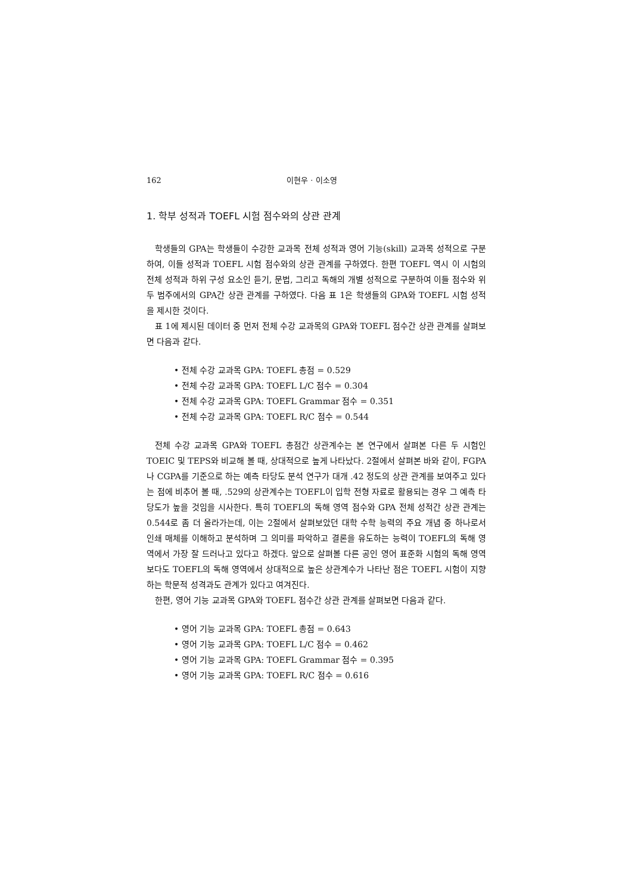162 이현우 · 이소영
1. 학부 성적과 TOEFL 시험 점수와의 상관 관계
학생들의 GPA는 학생들이 수강한 교과목 전체 성적과 영어 기능(skill) 교과목 성적으로 구분하여, 이들 성적과 TOEFL 시험 점수와의 상관 관계를 구하였다. 한편 TOEFL 역시 이 시험의 전체 성적과 하위 구성 요소인 듣기, 문법, 그리고 독해의 개별 성적으로 구분하여 이들 점수와 위 두 범주에서의 GPA간 상관 관계를 구하였다. 다음 표 1은 학생들의 GPA와 TOEFL 시험 성적을 제시한 것이다.
표 1에 제시된 데이터 중 먼저 전체 수강 교과목의 GPA와 TOEFL 점수간 상관 관계를 살펴보면 다음과 같다.
• 전체 수강 교과목 GPA: TOEFL 총점 = 0.529
• 전체 수강 교과목 GPA: TOEFL L/C 점수 = 0.304
• 전체 수강 교과목 GPA: TOEFL Grammar 점수 = 0.351
• 전체 수강 교과목 GPA: TOEFL R/C 점수 = 0.544
전체 수강 교과목 GPA와 TOEFL 총점간 상관계수는 본 연구에서 살펴본 다른 두 시험인 TOEIC 및 TEPS와 비교해 볼 때, 상대적으로 높게 나타났다. 2절에서 살펴본 바와 같이, FGPA나 CGPA를 기준으로 하는 예측 타당도 분석 연구가 대개 .42 정도의 상관 관계를 보여주고 있다는 점에 비추어 볼 때, .529의 상관계수는 TOEFL이 입학 전형 자료로 활용되는 경우 그 예측 타당도가 높을 것임을 시사한다. 특히 TOEFL의 독해 영역 점수와 GPA 전체 성적간 상관 관계는 0.544로 좀 더 올라가는데, 이는 2절에서 살펴보았던 대학 수학 능력의 주요 개념 중 하나로서 인쇄 매체를 이해하고 분석하며 그 의미를 파악하고 결론을 유도하는 능력이 TOEFL의 독해 영역에서 가장 잘 드러나고 있다고 하겠다. 앞으로 살펴볼 다른 공인 영어 표준화 시험의 독해 영역보다도 TOEFL의 독해 영역에서 상대적으로 높은 상관계수가 나타난 점은 TOEFL 시험이 지향하는 학문적 성격과도 관계가 있다고 여겨진다.
한편, 영어 기능 교과목 GPA와 TOEFL 점수간 상관 관계를 살펴보면 다음과 같다.
• 영어 기능 교과목 GPA: TOEFL 총점 = 0.643
• 영어 기능 교과목 GPA: TOEFL L/C 점수 = 0.462
• 영어 기능 교과목 GPA: TOEFL Grammar 점수 = 0.395
• 영어 기능 교과목 GPA: TOEFL R/C 점수 = 0.616